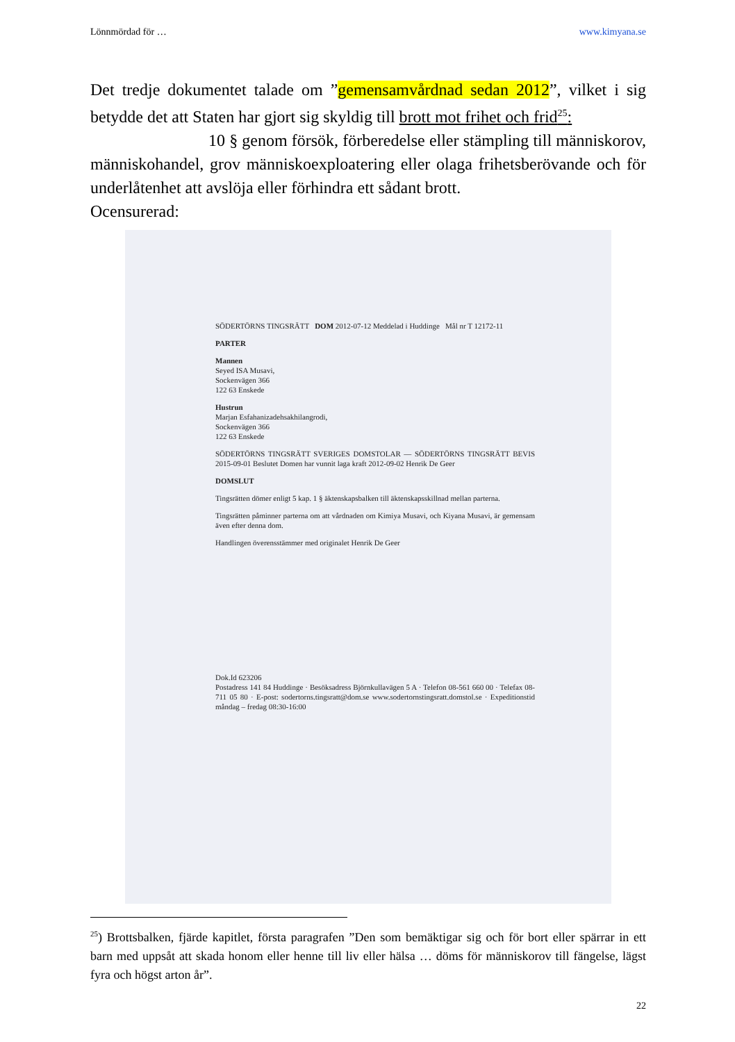Lönnmördad för … www.kimyana.se
Det tredje dokumentet talade om ”gemensamvårdnad sedan 2012”, vilket i sig betydde det att Staten har gjort sig skyldig till brott mot frihet och frid<sup>25</sup>:
10 § genom försök, förberedelse eller stämpling till människorov, människohandel, grov människoexploatering eller olaga frihetsberövande och för underlåtenhet att avslöja eller förhindra ett sådant brott.
Ocensurerad:
SÖDERTÖRNS TINGSRÄTT DOM 2012-07-12 Meddelad i Huddinge Mål nr T 12172-11
PARTER
Mannen
Seyed ISA Musavi,
Sockenvägen 366
122 63 Enskede
Hustrun
Marjan Esfahanizadehsakhilangrodi,
Sockenvägen 366
122 63 Enskede
SÖDERTÖRNS TINGSRÄTT SVERIGES DOMSTOLAR — SÖDERTÖRNS TINGSRÄTT BEVIS 2015-09-01 Beslutet Domen har vunnit laga kraft 2012-09-02 Henrik De Geer
DOMSLUT
Tingsrätten dömer enligt 5 kap. 1 § äktenskapsbalken till äktenskapsskillnad mellan parterna.
Tingsrätten påminner parterna om att vårdnaden om Kimiya Musavi, och Kiyana Musavi, är gemensam även efter denna dom.
Handlingen överensstämmer med originalet Henrik De Geer
Dok.Id 623206
Postadress 141 84 Huddinge · Besöksadress Björnkullavägen 5 A · Telefon 08-561 660 00 · Telefax 08-711 05 80 · E-post: sodertorns.tingsratt@dom.se www.sodertornstingsratt.domstol.se · Expeditionstid måndag – fredag 08:30-16:00
<sup>25</sup>) Brottsbalken, fjärde kapitlet, första paragrafen ”Den som bemäktigar sig och för bort eller spärrar in ett barn med uppsåt att skada honom eller henne till liv eller hälsa … döms för människorov till fängelse, lägst fyra och högst arton år”.
22